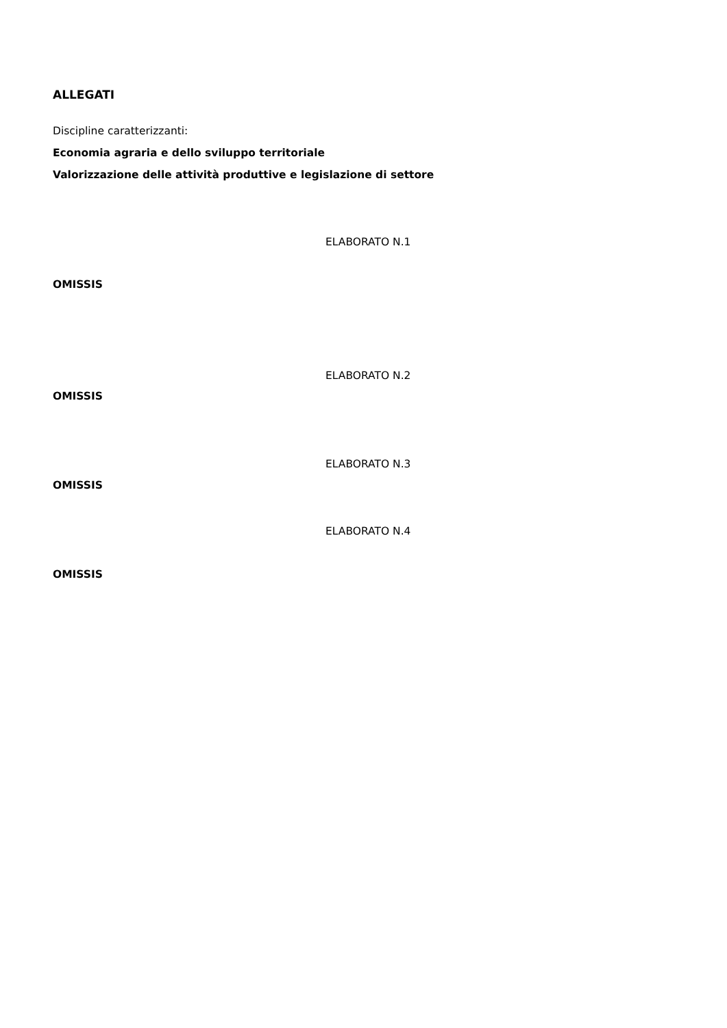ALLEGATI
Discipline caratterizzanti:
Economia agraria e dello sviluppo territoriale
Valorizzazione delle attività produttive e legislazione di settore
ELABORATO N.1
OMISSIS
ELABORATO N.2
OMISSIS
ELABORATO N.3
OMISSIS
ELABORATO N.4
OMISSIS